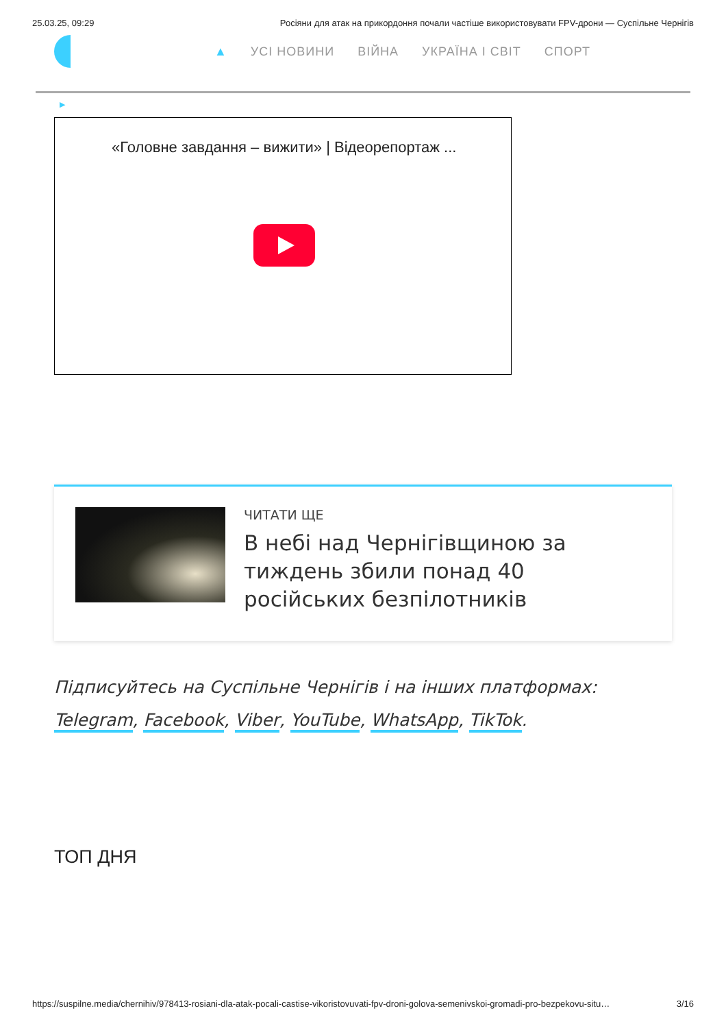25.03.25, 09:29 Росіяни для атак на прикордоння почали частіше використовувати FPV-дрони — Суспільне Чернігів
▲ УСІ НОВИНИ ВІЙНА УКРАЇНА І СВІТ СПОРТ
▶
«Головне завдання – вижити» | Відеорепортаж ...
ЧИТАТИ ЩЕ
В небі над Чернігівщиною за тиждень збили понад 40 російських безпілотників
Підписуйтесь на Суспільне Чернігів і на інших платформах:
Telegram, Facebook, Viber, YouTube, WhatsApp, TikTok.
ТОП ДНЯ
https://suspilne.media/chernihiv/978413-rosiani-dla-atak-pocali-castise-vikoristovuvati-fpv-droni-golova-semenivskoi-gromadi-pro-bezpekovu-situ… 3/16